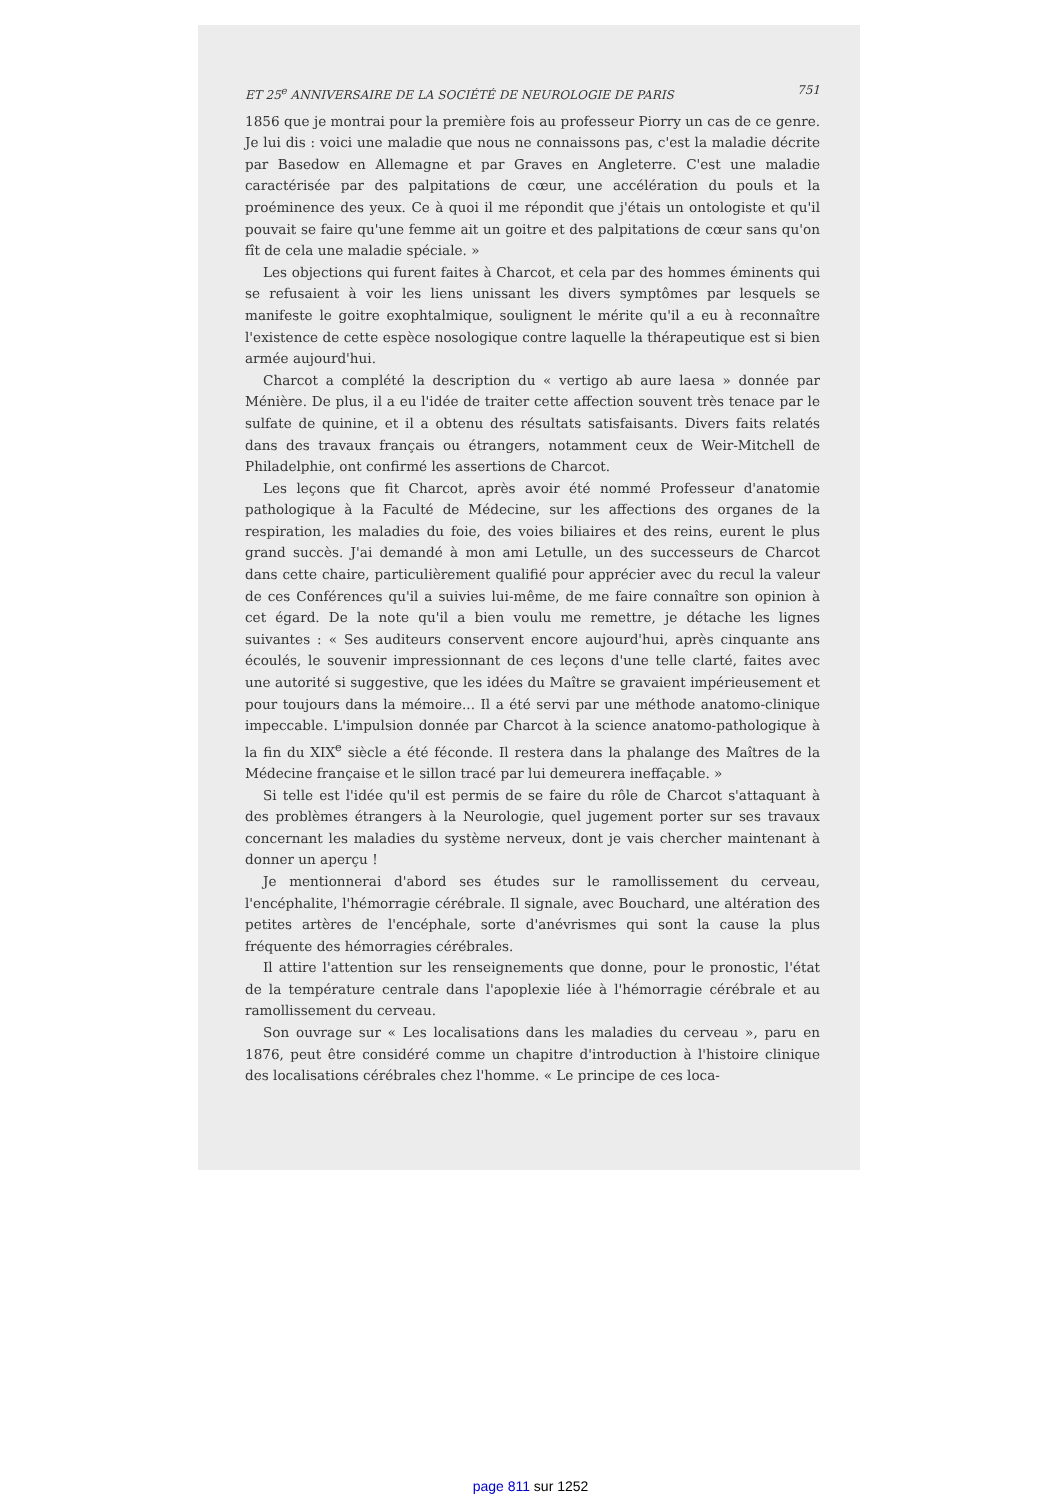ET 25<sup>e</sup> ANNIVERSAIRE DE LA SOCIÉTÉ DE NEUROLOGIE DE PARIS 751
1856 que je montrai pour la première fois au professeur Piorry un cas de ce genre. Je lui dis : voici une maladie que nous ne connaissons pas, c'est la maladie décrite par Basedow en Allemagne et par Graves en Angleterre. C'est une maladie caractérisée par des palpitations de cœur, une accélération du pouls et la proéminence des yeux. Ce à quoi il me répondit que j'étais un ontologiste et qu'il pouvait se faire qu'une femme ait un goitre et des palpitations de cœur sans qu'on fît de cela une maladie spéciale. »
Les objections qui furent faites à Charcot, et cela par des hommes éminents qui se refusaient à voir les liens unissant les divers symptômes par lesquels se manifeste le goitre exophtalmique, soulignent le mérite qu'il a eu à reconnaître l'existence de cette espèce nosologique contre laquelle la thérapeutique est si bien armée aujourd'hui.
Charcot a complété la description du « vertigo ab aure laesa » donnée par Ménière. De plus, il a eu l'idée de traiter cette affection souvent très tenace par le sulfate de quinine, et il a obtenu des résultats satisfaisants. Divers faits relatés dans des travaux français ou étrangers, notamment ceux de Weir-Mitchell de Philadelphie, ont confirmé les assertions de Charcot.
Les leçons que fit Charcot, après avoir été nommé Professeur d'anatomie pathologique à la Faculté de Médecine, sur les affections des organes de la respiration, les maladies du foie, des voies biliaires et des reins, eurent le plus grand succès. J'ai demandé à mon ami Letulle, un des successeurs de Charcot dans cette chaire, particulièrement qualifié pour apprécier avec du recul la valeur de ces Conférences qu'il a suivies lui-même, de me faire connaître son opinion à cet égard. De la note qu'il a bien voulu me remettre, je détache les lignes suivantes : « Ses auditeurs conservent encore aujourd'hui, après cinquante ans écoulés, le souvenir impressionnant de ces leçons d'une telle clarté, faites avec une autorité si suggestive, que les idées du Maître se gravaient impérieusement et pour toujours dans la mémoire... Il a été servi par une méthode anatomo-clinique impeccable. L'impulsion donnée par Charcot à la science anatomo-pathologique à la fin du XIX<sup>e</sup> siècle a été féconde. Il restera dans la phalange des Maîtres de la Médecine française et le sillon tracé par lui demeurera ineffaçable. »
Si telle est l'idée qu'il est permis de se faire du rôle de Charcot s'attaquant à des problèmes étrangers à la Neurologie, quel jugement porter sur ses travaux concernant les maladies du système nerveux, dont je vais chercher maintenant à donner un aperçu !
Je mentionnerai d'abord ses études sur le ramollissement du cerveau, l'encéphalite, l'hémorragie cérébrale. Il signale, avec Bouchard, une altération des petites artères de l'encéphale, sorte d'anévrismes qui sont la cause la plus fréquente des hémorragies cérébrales.
Il attire l'attention sur les renseignements que donne, pour le pronostic, l'état de la température centrale dans l'apoplexie liée à l'hémorragie cérébrale et au ramollissement du cerveau.
Son ouvrage sur « Les localisations dans les maladies du cerveau », paru en 1876, peut être considéré comme un chapitre d'introduction à l'histoire clinique des localisations cérébrales chez l'homme. « Le principe de ces loca-
page 811 sur 1252